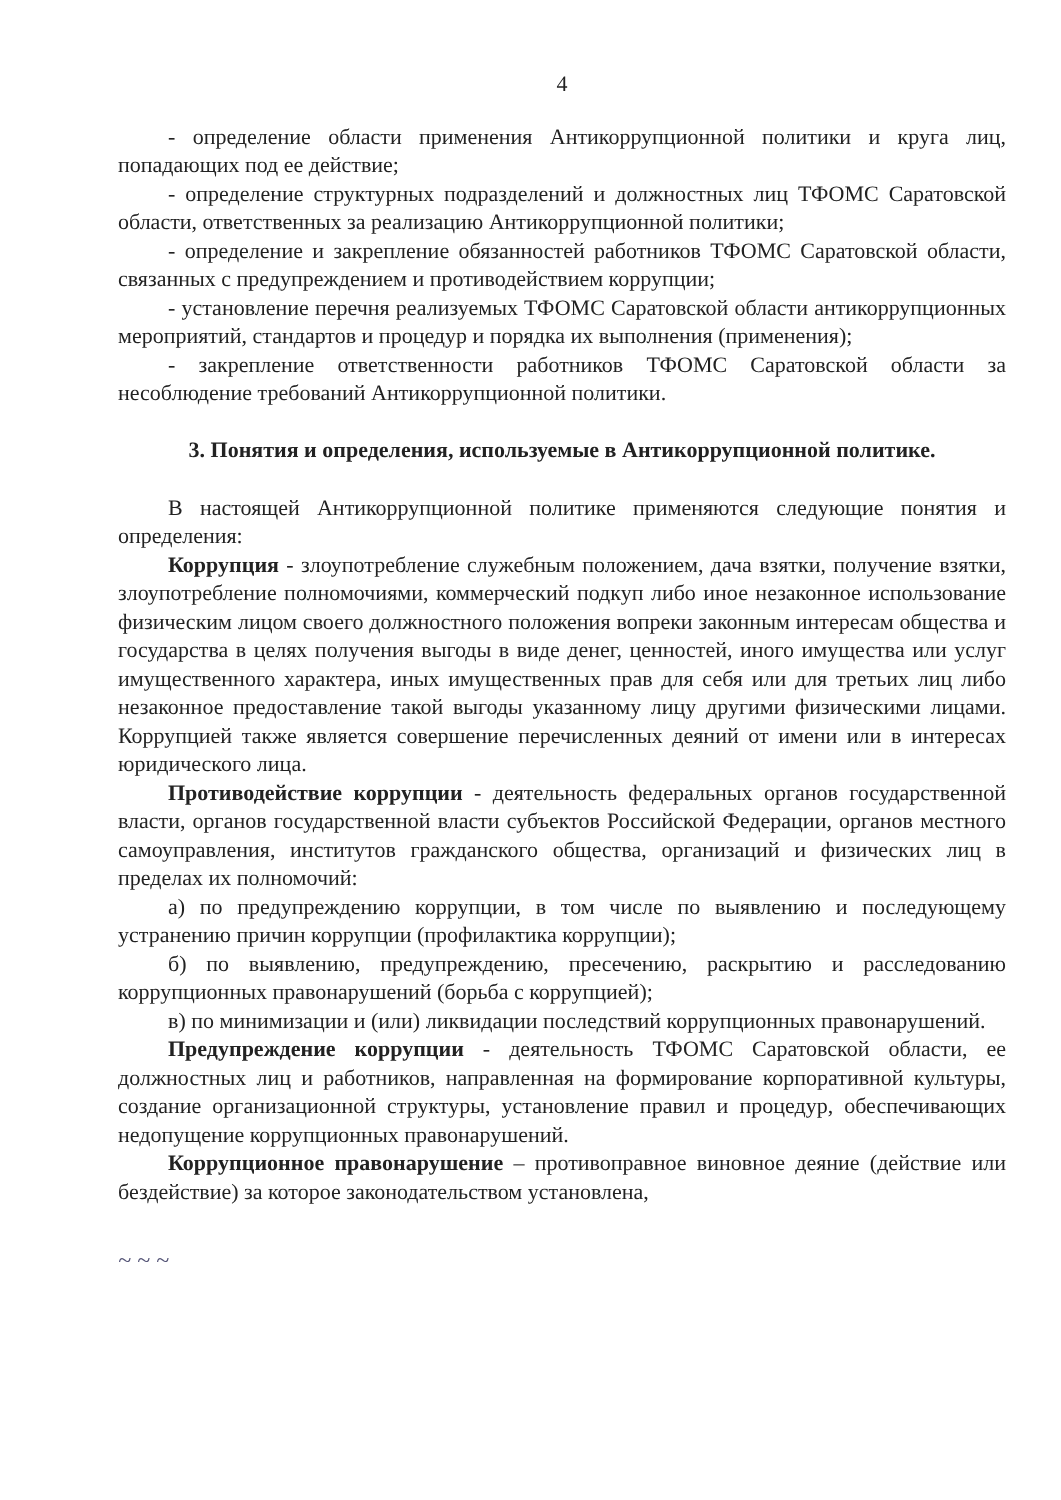4
- определение области применения Антикоррупционной политики и круга лиц, попадающих под ее действие;
- определение структурных подразделений и должностных лиц ТФОМС Саратовской области, ответственных за реализацию Антикоррупционной политики;
- определение и закрепление обязанностей работников ТФОМС Саратовской области, связанных с предупреждением и противодействием коррупции;
- установление перечня реализуемых ТФОМС Саратовской области антикоррупционных мероприятий, стандартов и процедур и порядка их выполнения (применения);
- закрепление ответственности работников ТФОМС Саратовской области за несоблюдение требований Антикоррупционной политики.
3. Понятия и определения, используемые в Антикоррупционной политике.
В настоящей Антикоррупционной политике применяются следующие понятия и определения:
Коррупция - злоупотребление служебным положением, дача взятки, получение взятки, злоупотребление полномочиями, коммерческий подкуп либо иное незаконное использование физическим лицом своего должностного положения вопреки законным интересам общества и государства в целях получения выгоды в виде денег, ценностей, иного имущества или услуг имущественного характера, иных имущественных прав для себя или для третьих лиц либо незаконное предоставление такой выгоды указанному лицу другими физическими лицами. Коррупцией также является совершение перечисленных деяний от имени или в интересах юридического лица.
Противодействие коррупции - деятельность федеральных органов государственной власти, органов государственной власти субъектов Российской Федерации, органов местного самоуправления, институтов гражданского общества, организаций и физических лиц в пределах их полномочий:
а) по предупреждению коррупции, в том числе по выявлению и последующему устранению причин коррупции (профилактика коррупции);
б) по выявлению, предупреждению, пресечению, раскрытию и расследованию коррупционных правонарушений (борьба с коррупцией);
в) по минимизации и (или) ликвидации последствий коррупционных правонарушений.
Предупреждение коррупции - деятельность ТФОМС Саратовской области, ее должностных лиц и работников, направленная на формирование корпоративной культуры, создание организационной структуры, установление правил и процедур, обеспечивающих недопущение коррупционных правонарушений.
Коррупционное правонарушение – противоправное виновное деяние (действие или бездействие) за которое законодательством установлена,
~ ~ ~